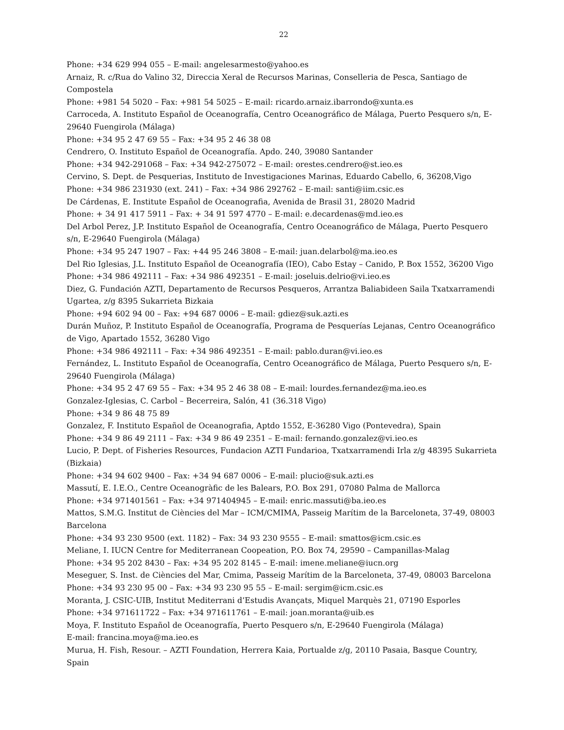22
Phone: +34 629 994 055 – E-mail: angelesarmesto@yahoo.es
Arnaiz, R. c/Rua do Valino 32, Direccia Xeral de Recursos Marinas, Conselleria de Pesca, Santiago de Compostela
Phone: +981 54 5020 – Fax: +981 54 5025 – E-mail: ricardo.arnaiz.ibarrondo@xunta.es
Carroceda, A. Instituto Español de Oceanografía, Centro Oceanográfico de Málaga, Puerto Pesquero s/n, E-29640 Fuengirola (Málaga)
Phone: +34 95 2 47 69 55 – Fax: +34 95 2 46 38 08
Cendrero, O. Instituto Español de Oceanografía. Apdo. 240, 39080 Santander
Phone: +34 942-291068 – Fax: +34 942-275072 – E-mail: orestes.cendrero@st.ieo.es
Cervino, S. Dept. de Pesquerias, Instituto de Investigaciones Marinas, Eduardo Cabello, 6, 36208,Vigo
Phone: +34 986 231930 (ext. 241) – Fax: +34 986 292762 – E-mail: santi@iim.csic.es
De Cárdenas, E. Institute Español de Oceanografia, Avenida de Brasil 31, 28020 Madrid
Phone: + 34 91 417 5911 – Fax: + 34 91 597 4770 – E-mail: e.decardenas@md.ieo.es
Del Arbol Perez, J.P. Instituto Español de Oceanografía, Centro Oceanográfico de Málaga, Puerto Pesquero s/n, E-29640 Fuengirola (Málaga)
Phone: +34 95 247 1907 – Fax: +44 95 246 3808 – E-mail: juan.delarbol@ma.ieo.es
Del Rio Iglesias, J.L. Instituto Español de Oceanografía (IEO), Cabo Estay – Canido, P. Box 1552, 36200 Vigo
Phone: +34 986 492111 – Fax: +34 986 492351 – E-mail: joseluis.delrio@vi.ieo.es
Diez, G. Fundación AZTI, Departamento de Recursos Pesqueros, Arrantza Baliabideen Saila Txatxarramendi Ugartea, z/g 8395 Sukarrieta Bizkaia
Phone: +94 602 94 00 – Fax: +94 687 0006 – E-mail: gdiez@suk.azti.es
Durán Muñoz, P. Instituto Español de Oceanografía, Programa de Pesquerías Lejanas, Centro Oceanográfico de Vigo, Apartado 1552, 36280 Vigo
Phone: +34 986 492111 – Fax: +34 986 492351 – E-mail: pablo.duran@vi.ieo.es
Fernández, L. Instituto Español de Oceanografía, Centro Oceanográfico de Málaga, Puerto Pesquero s/n, E-29640 Fuengirola (Málaga)
Phone: +34 95 2 47 69 55 – Fax: +34 95 2 46 38 08 – E-mail: lourdes.fernandez@ma.ieo.es
Gonzalez-Iglesias, C. Carbol – Becerreira, Salón, 41 (36.318 Vigo)
Phone: +34 9 86 48 75 89
Gonzalez, F. Instituto Español de Oceanografia, Aptdo 1552, E-36280 Vigo (Pontevedra), Spain
Phone: +34 9 86 49 2111 – Fax: +34 9 86 49 2351 – E-mail: fernando.gonzalez@vi.ieo.es
Lucio, P. Dept. of Fisheries Resources, Fundacion AZTI Fundarioa, Txatxarramendi Irla z/g 48395 Sukarrieta (Bizkaia)
Phone: +34 94 602 9400 – Fax: +34 94 687 0006 – E-mail: plucio@suk.azti.es
Massutí, E. I.E.O., Centre Oceanogràfic de les Balears, P.O. Box 291, 07080 Palma de Mallorca
Phone: +34 971401561 – Fax: +34 971404945 – E-mail: enric.massuti@ba.ieo.es
Mattos, S.M.G. Institut de Ciències del Mar – ICM/CMIMA, Passeig Marítim de la Barceloneta, 37-49, 08003 Barcelona
Phone: +34 93 230 9500 (ext. 1182) – Fax: 34 93 230 9555 – E-mail: smattos@icm.csic.es
Meliane, I. IUCN Centre for Mediterranean Coopeation, P.O. Box 74, 29590 – Campanillas-Malag
Phone: +34 95 202 8430 – Fax: +34 95 202 8145 – E-mail: imene.meliane@iucn.org
Meseguer, S. Inst. de Ciències del Mar, Cmima, Passeig Marítim de la Barceloneta, 37-49, 08003 Barcelona
Phone: +34 93 230 95 00 – Fax: +34 93 230 95 55 – E-mail: sergim@icm.csic.es
Moranta, J. CSIC-UIB, Institut Mediterrani d’Estudis Avançats, Miquel Marquès 21, 07190 Esporles
Phone: +34 971611722 – Fax: +34 971611761 – E-mail: joan.moranta@uib.es
Moya, F. Instituto Español de Oceanografía, Puerto Pesquero s/n, E-29640 Fuengirola (Málaga)
E-mail: francina.moya@ma.ieo.es
Murua, H. Fish, Resour. – AZTI Foundation, Herrera Kaia, Portualde z/g, 20110 Pasaia, Basque Country, Spain